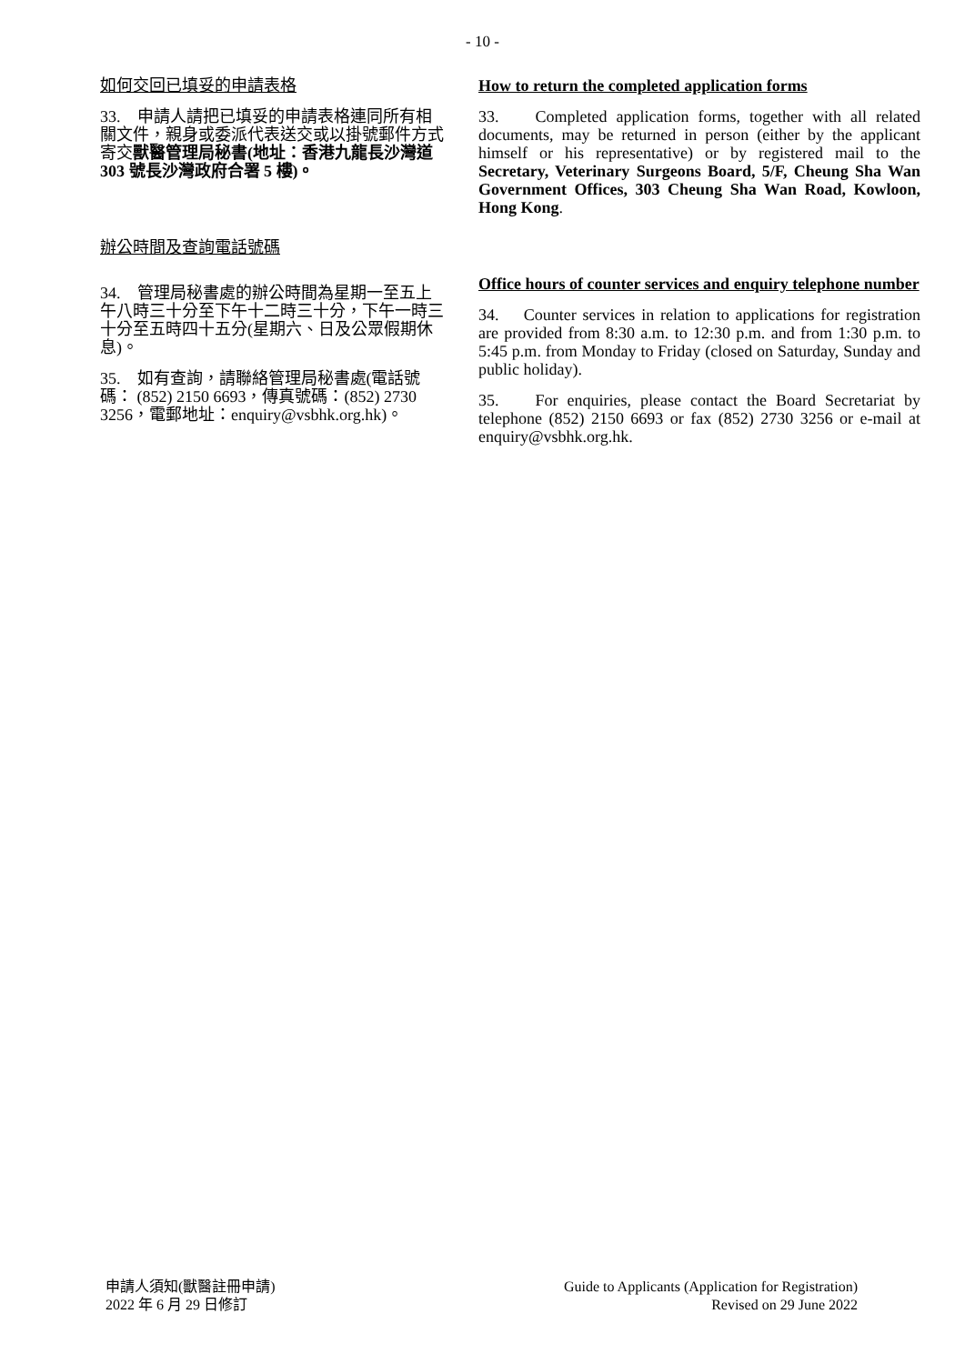- 10 -
如何交回已填妥的申請表格
33. 申請人請把已填妥的申請表格連同所有相關文件，親身或委派代表送交或以掛號郵件方式寄交獸醫管理局秘書(地址：香港九龍長沙灣道 303 號長沙灣政府合署 5 樓)。
辦公時間及查詢電話號碼
34. 管理局秘書處的辦公時間為星期一至五上午八時三十分至下午十二時三十分，下午一時三十分至五時四十五分(星期六、日及公眾假期休息)。
35. 如有查詢，請聯絡管理局秘書處(電話號碼： (852) 2150 6693，傳真號碼：(852) 2730 3256，電郵地址：enquiry@vsbhk.org.hk)。
How to return the completed application forms
33. Completed application forms, together with all related documents, may be returned in person (either by the applicant himself or his representative) or by registered mail to the Secretary, Veterinary Surgeons Board, 5/F, Cheung Sha Wan Government Offices, 303 Cheung Sha Wan Road, Kowloon, Hong Kong.
Office hours of counter services and enquiry telephone number
34. Counter services in relation to applications for registration are provided from 8:30 a.m. to 12:30 p.m. and from 1:30 p.m. to 5:45 p.m. from Monday to Friday (closed on Saturday, Sunday and public holiday).
35. For enquiries, please contact the Board Secretariat by telephone (852) 2150 6693 or fax (852) 2730 3256 or e-mail at enquiry@vsbhk.org.hk.
申請人須知(獸醫註冊申請)
2022 年 6 月 29 日修訂
Guide to Applicants (Application for Registration)
Revised on 29 June 2022